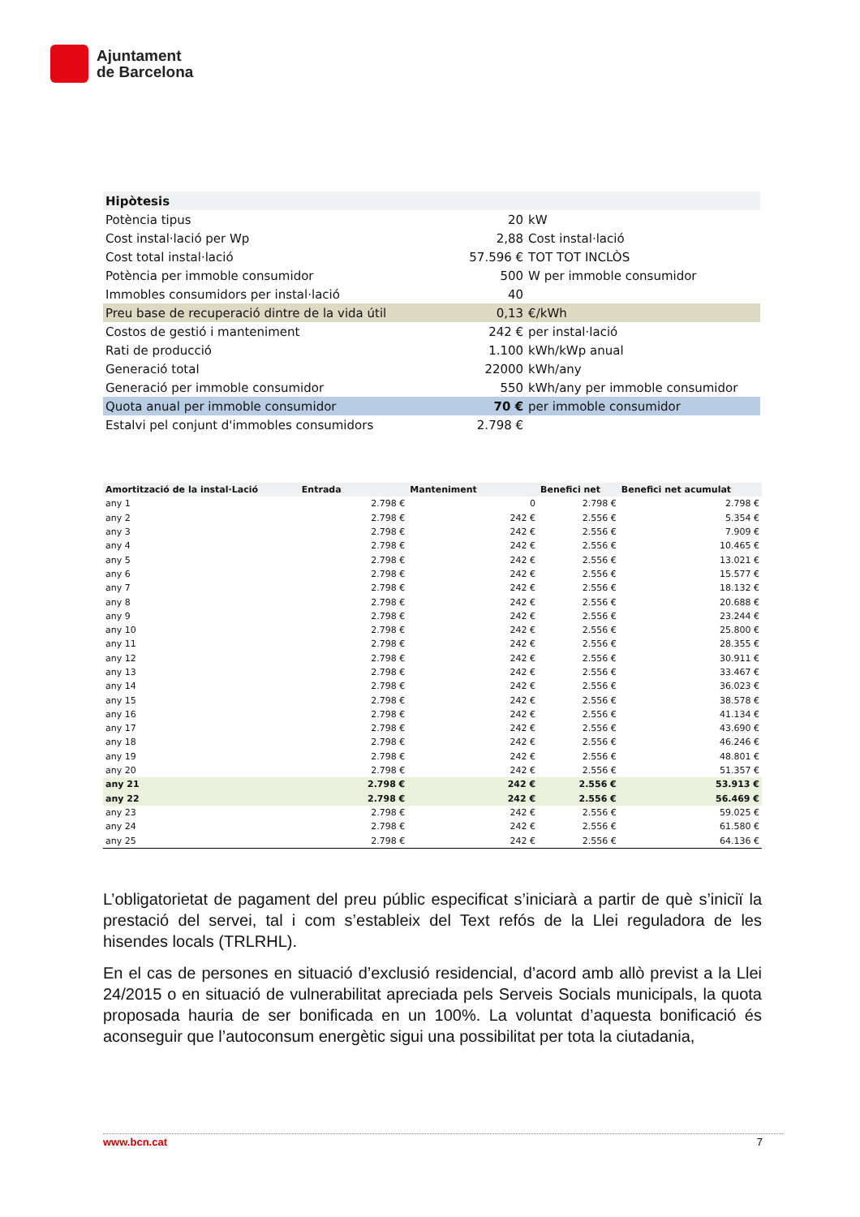Ajuntament
de Barcelona
| Hipòtesis | | |
| Potència tipus | 20 | kW |
| Cost instal·lació per Wp | 2,88 | Cost instal·lació |
| Cost total instal·lació | 57.596 € | TOT TOT INCLÒS |
| Potència per immoble consumidor | 500 | W per immoble consumidor |
| Immobles consumidors per instal·lació | 40 | |
| Preu base de recuperació dintre de la vida útil | 0,13 | €/kWh |
| Costos de gestió i manteniment | 242 € | per instal·lació |
| Rati de producció | 1.100 | kWh/kWp anual |
| Generació total | 22000 | kWh/any |
| Generació per immoble consumidor | 550 | kWh/any per immoble consumidor |
| Quota anual per immoble consumidor | 70 € | per immoble consumidor |
| Estalvi pel conjunt d'immobles consumidors | 2.798 € | |
| Amortització de la instal·Lació | Entrada | | Manteniment | | Benefici net | Benefici net acumulat |
| --- | --- | --- | --- | --- | --- | --- |
| any 1 | | 2.798 € | | 0 | 2.798 € | 2.798 € |
| any 2 | | 2.798 € | | 242 € | 2.556 € | 5.354 € |
| any 3 | | 2.798 € | | 242 € | 2.556 € | 7.909 € |
| any 4 | | 2.798 € | | 242 € | 2.556 € | 10.465 € |
| any 5 | | 2.798 € | | 242 € | 2.556 € | 13.021 € |
| any 6 | | 2.798 € | | 242 € | 2.556 € | 15.577 € |
| any 7 | | 2.798 € | | 242 € | 2.556 € | 18.132 € |
| any 8 | | 2.798 € | | 242 € | 2.556 € | 20.688 € |
| any 9 | | 2.798 € | | 242 € | 2.556 € | 23.244 € |
| any 10 | | 2.798 € | | 242 € | 2.556 € | 25.800 € |
| any 11 | | 2.798 € | | 242 € | 2.556 € | 28.355 € |
| any 12 | | 2.798 € | | 242 € | 2.556 € | 30.911 € |
| any 13 | | 2.798 € | | 242 € | 2.556 € | 33.467 € |
| any 14 | | 2.798 € | | 242 € | 2.556 € | 36.023 € |
| any 15 | | 2.798 € | | 242 € | 2.556 € | 38.578 € |
| any 16 | | 2.798 € | | 242 € | 2.556 € | 41.134 € |
| any 17 | | 2.798 € | | 242 € | 2.556 € | 43.690 € |
| any 18 | | 2.798 € | | 242 € | 2.556 € | 46.246 € |
| any 19 | | 2.798 € | | 242 € | 2.556 € | 48.801 € |
| any 20 | | 2.798 € | | 242 € | 2.556 € | 51.357 € |
| any 21 | | 2.798 € | | 242 € | 2.556 € | 53.913 € |
| any 22 | | 2.798 € | | 242 € | 2.556 € | 56.469 € |
| any 23 | | 2.798 € | | 242 € | 2.556 € | 59.025 € |
| any 24 | | 2.798 € | | 242 € | 2.556 € | 61.580 € |
| any 25 | | 2.798 € | | 242 € | 2.556 € | 64.136 € |
L’obligatorietat de pagament del preu públic especificat s’iniciarà a partir de què s’iniciï la prestació del servei, tal i com s’estableix del Text refós de la Llei reguladora de les hisendes locals (TRLRHL).
En el cas de persones en situació d’exclusió residencial, d’acord amb allò previst a la Llei 24/2015 o en situació de vulnerabilitat apreciada pels Serveis Socials municipals, la quota proposada hauria de ser bonificada en un 100%. La voluntat d’aquesta bonificació és aconseguir que l’autoconsum energètic sigui una possibilitat per tota la ciutadania,
www.bcn.cat 7